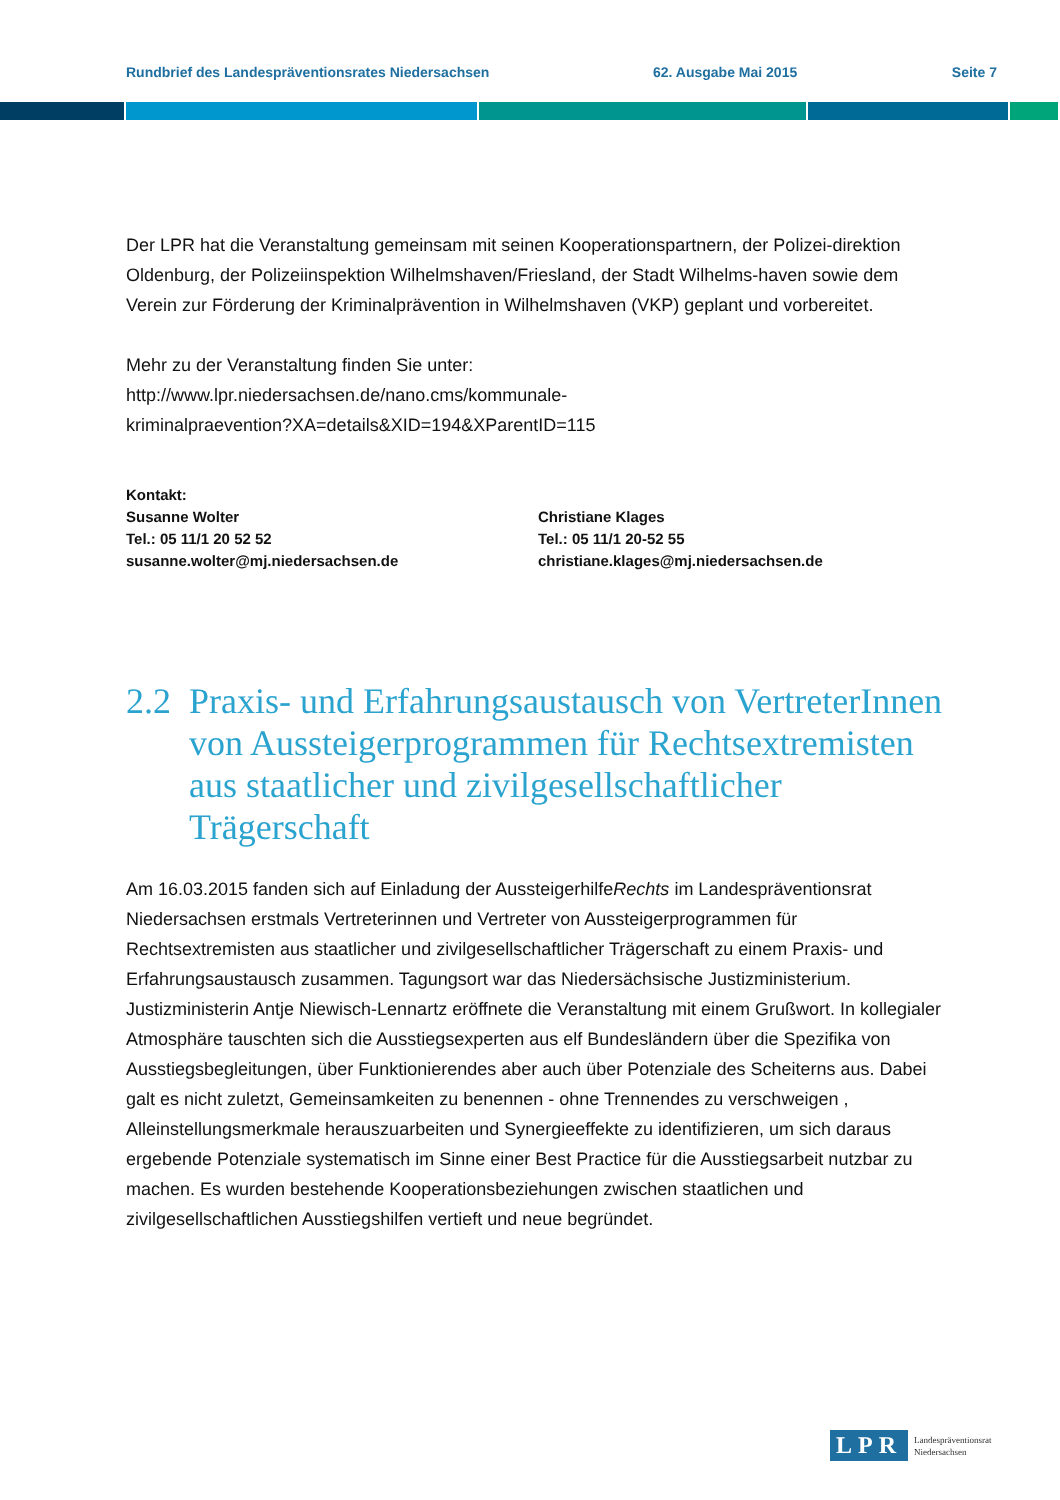Rundbrief des Landespräventionsrates Niedersachsen 62. Ausgabe Mai 2015 Seite 7
Der LPR hat die Veranstaltung gemeinsam mit seinen Kooperationspartnern, der Polizei-direktion Oldenburg, der Polizeiinspektion Wilhelmshaven/Friesland, der Stadt Wilhelms-haven sowie dem Verein zur Förderung der Kriminalprävention in Wilhelmshaven (VKP) geplant und vorbereitet.
Mehr zu der Veranstaltung finden Sie unter:
http://www.lpr.niedersachsen.de/nano.cms/kommunale-
kriminalpraevention?XA=details&XID=194&XParentID=115
Kontakt:
Susanne Wolter
Tel.: 05 11/1 20 52 52
susanne.wolter@mj.niedersachsen.de
Christiane Klages
Tel.: 05 11/1 20-52 55
christiane.klages@mj.niedersachsen.de
2.2 Praxis- und Erfahrungsaustausch von VertreterInnen von Aussteigerprogrammen für Rechtsextremisten aus staatlicher und zivilgesellschaftlicher Trägerschaft
Am 16.03.2015 fanden sich auf Einladung der AussteigerhilfeRechts im Landespräventionsrat Niedersachsen erstmals Vertreterinnen und Vertreter von Aussteigerprogrammen für Rechtsextremisten aus staatlicher und zivilgesellschaftlicher Trägerschaft zu einem Praxis- und Erfahrungsaustausch zusammen. Tagungsort war das Niedersächsische Justizministerium. Justizministerin Antje Niewisch-Lennartz eröffnete die Veranstaltung mit einem Grußwort. In kollegialer Atmosphäre tauschten sich die Ausstiegsexperten aus elf Bundesländern über die Spezifika von Ausstiegsbegleitungen, über Funktionierendes aber auch über Potenziale des Scheiterns aus. Dabei galt es nicht zuletzt, Gemeinsamkeiten zu benennen - ohne Trennendes zu verschweigen , Alleinstellungsmerkmale herauszuarbeiten und Synergieeffekte zu identifizieren, um sich daraus ergebende Potenziale systematisch im Sinne einer Best Practice für die Ausstiegsarbeit nutzbar zu machen. Es wurden bestehende Kooperationsbeziehungen zwischen staatlichen und zivilgesellschaftlichen Ausstiegshilfen vertieft und neue begründet.
LPR Landespräventionsrat
Niedersachsen